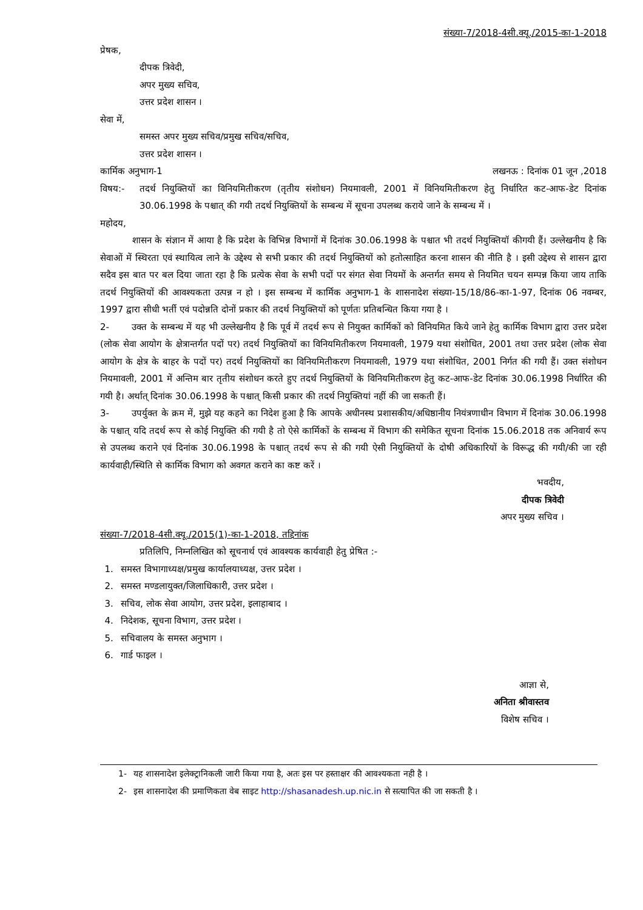संख्या-7/2018-4सी.क्यू./2015-का-1-2018
प्रेषक,
दीपक त्रिवेदी,
अपर मुख्य सचिव,
उत्तर प्रदेश शासन ।
सेवा में,
समस्त अपर मुख्य सचिव/प्रमुख सचिव/सचिव,
उत्तर प्रदेश शासन ।
कार्मिक अनुभाग-1 लखनऊ : दिनांक 01 जून ,2018
विषय:- तदर्थ नियुक्तियों का विनियमितीकरण (तृतीय संशोधन) नियमावली, 2001 में विनियमितीकरण हेतु निर्धारित कट-आफ-डेट दिनांक 30.06.1998 के पश्चात् की गयी तदर्थ नियुक्तियों के सम्बन्ध में सूचना उपलब्ध कराये जाने के सम्बन्ध में ।
महोदय,
    शासन के संज्ञान में आया है कि प्रदेश के विभिन्न विभागों में दिनांक 30.06.1998 के पश्चात भी तदर्थ नियुक्तियॉ कीगयी हैं। उल्लेखनीय है कि सेवाओं में स्थिरता एवं स्थायित्व लाने के उद्देश्य से सभी प्रकार की तदर्थ नियुक्तियों को हतोत्साहित करना शासन की नीति है । इसी उद्देश्य से शासन द्वारा सदैव इस बात पर बल दिया जाता रहा है कि प्रत्येक सेवा के सभी पदों पर संगत सेवा नियमों के अन्तर्गत समय से नियमित चयन सम्पन्न किया जाय ताकि तदर्थ नियुक्तियों की आवश्यकता उत्पन्न न हो । इस सम्बन्ध में कार्मिक अनुभाग-1 के शासनादेश संख्या-15/18/86-का-1-97, दिनांक 06 नवम्बर, 1997 द्वारा सीधी भर्ती एवं पदोन्नति दोनों प्रकार की तदर्थ नियुक्तियों को पूर्णतः प्रतिबन्धित किया गया है ।
2-   उक्त के सम्बन्ध में यह भी उल्लेखनीय है कि पूर्व में तदर्थ रूप से नियुक्त कार्मिकों को विनियमित किये जाने हेतु कार्मिक विभाग द्वारा उत्तर प्रदेश (लोक सेवा आयोग के क्षेत्रान्तर्गत पदों पर) तदर्थ नियुक्तियों का विनियमितीकरण नियमावली, 1979 यथा संशोधित, 2001 तथा उत्तर प्रदेश (लोक सेवा आयोग के क्षेत्र के बाहर के पदों पर) तदर्थ नियुक्तियों का विनियमितीकरण नियमावली, 1979 यथा संशोधित, 2001 निर्गत की गयी हैं। उक्त संशोधन नियमावली, 2001 में अन्तिम बार तृतीय संशोधन करते हुए तदर्थ नियुक्तियों के विनियमितीकरण हेतु कट-आफ-डेट दिनांक 30.06.1998 निर्धारित की गयी है। अर्थात् दिनांक 30.06.1998 के पश्चात् किसी प्रकार की तदर्थ नियुक्तियां नहीं की जा सकती हैं।
3-   उपर्युक्त के क्रम में, मुझे यह कहने का निदेश हुआ है कि आपके अधीनस्थ प्रशासकीय/अधिष्ठानीय नियंत्रणाधीन विभाग में दिनांक 30.06.1998 के पश्चात् यदि तदर्थ रूप से कोई नियुक्ति की गयी है तो ऐसे कार्मिकों के सम्बन्ध में विभाग की समेकित सूचना दिनांक 15.06.2018 तक अनिवार्य रूप से उपलब्ध कराने एवं दिनांक 30.06.1998 के पश्चात् तदर्थ रूप से की गयी ऐसी नियुक्तियों के दोषी अधिकारियों के विरूद्ध की गयी/की जा रही कार्यवाही/स्थिति से कार्मिक विभाग को अवगत कराने का कष्ट करें ।
भवदीय,
दीपक त्रिवेदी
अपर मुख्य सचिव ।
संख्या-7/2018-4सी.क्यू./2015(1)-का-1-2018, तद्दिनांक
प्रतिलिपि, निम्नलिखित को सूचनार्थ एवं आवश्यक कार्यवाही हेतु प्रेषित :-
 1.  समस्त विभागाध्यक्ष/प्रमुख कार्यालयाध्यक्ष, उत्तर प्रदेश ।
 2.  समस्त मण्डलायुक्त/जिलाधिकारी, उत्तर प्रदेश ।
 3.  सचिव, लोक सेवा आयोग, उत्तर प्रदेश, इलाहाबाद ।
 4.  निदेशक, सूचना विभाग, उत्तर प्रदेश ।
 5.  सचिवालय के समस्त अनुभाग ।
 6.  गार्ड फाइल ।
आज्ञा से,
अनिता श्रीवास्तव
विशेष सचिव ।
1-  यह शासनादेश इलेक्ट्रानिकली जारी किया गया है, अतः इस पर हस्ताक्षर की आवश्यकता नही है ।
2-  इस शासनादेश की प्रमाणिकता वेब साइट http://shasanadesh.up.nic.in से सत्यापित की जा सकती है ।